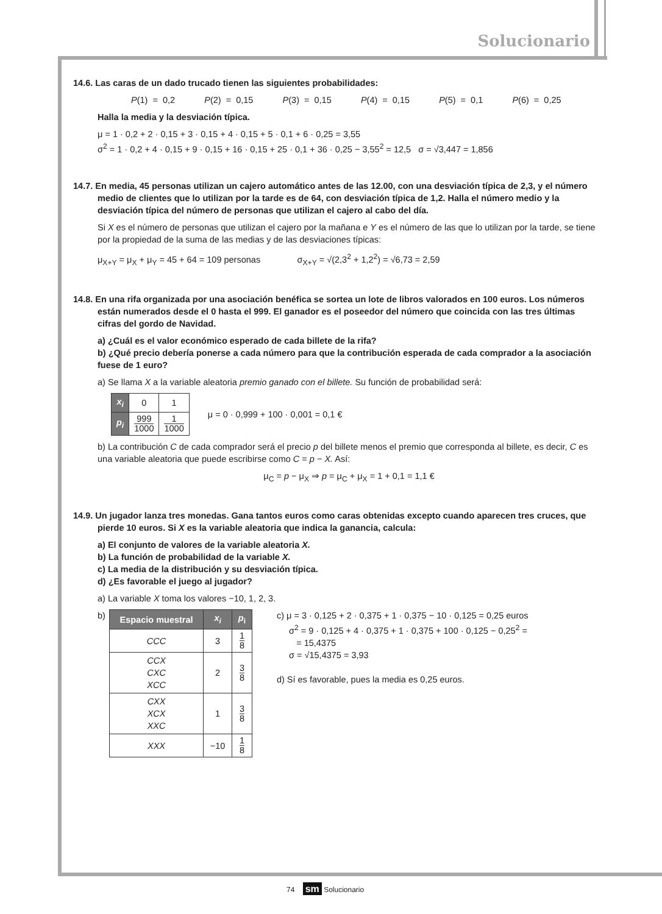Solucionario
14.6. Las caras de un dado trucado tienen las siguientes probabilidades:
P(1) = 0,2 P(2) = 0,15 P(3) = 0,15 P(4) = 0,15 P(5) = 0,1 P(6) = 0,25
Halla la media y la desviación típica.
μ = 1 · 0,2 + 2 · 0,15 + 3 · 0,15 + 4 · 0,15 + 5 · 0,1 + 6 · 0,25 = 3,55
σ<sup>2</sup> = 1 · 0,2 + 4 · 0,15 + 9 · 0,15 + 16 · 0,15 + 25 · 0,1 + 36 · 0,25 − 3,55<sup>2</sup> = 12,5 σ = √3,447 = 1,856
14.7. En media, 45 personas utilizan un cajero automático antes de las 12.00, con una desviación típica de 2,3, y el número medio de clientes que lo utilizan por la tarde es de 64, con desviación típica de 1,2. Halla el número medio y la desviación típica del número de personas que utilizan el cajero al cabo del día.
Si X es el número de personas que utilizan el cajero por la mañana e Y es el número de las que lo utilizan por la tarde, se tiene por la propiedad de la suma de las medias y de las desviaciones típicas:
μ<sub>X+Y</sub> = μ<sub>X</sub> + μ<sub>Y</sub> = 45 + 64 = 109 personas σ<sub>X+Y</sub> = √(2,3<sup>2</sup> + 1,2<sup>2</sup>) = √6,73 = 2,59
14.8. En una rifa organizada por una asociación benéfica se sortea un lote de libros valorados en 100 euros. Los números están numerados desde el 0 hasta el 999. El ganador es el poseedor del número que coincida con las tres últimas cifras del gordo de Navidad.
a) ¿Cuál es el valor económico esperado de cada billete de la rifa?
b) ¿Qué precio debería ponerse a cada número para que la contribución esperada de cada comprador a la asociación fuese de 1 euro?
a) Se llama X a la variable aleatoria premio ganado con el billete. Su función de probabilidad será:
| x<sub>i</sub> | 0 | 1 |
| p<sub>i</sub> | 999 1000 | 1 1000 |
μ = 0 · 0,999 + 100 · 0,001 = 0,1 €
b) La contribución C de cada comprador será el precio p del billete menos el premio que corresponda al billete, es decir, C es una variable aleatoria que puede escribirse como C = p − X. Así:
μ<sub>C</sub> = p − μ<sub>X</sub> ⇒ p = μ<sub>C</sub> + μ<sub>X</sub> = 1 + 0,1 = 1,1 €
14.9. Un jugador lanza tres monedas. Gana tantos euros como caras obtenidas excepto cuando aparecen tres cruces, que pierde 10 euros. Si X es la variable aleatoria que indica la ganancia, calcula:
a) El conjunto de valores de la variable aleatoria X.
b) La función de probabilidad de la variable X.
c) La media de la distribución y su desviación típica.
d) ¿Es favorable el juego al jugador?
a) La variable X toma los valores −10, 1, 2, 3.
b)
| Espacio muestral | x<sub>i</sub> | p<sub>i</sub> |
| --- | --- | --- |
| CCC | 3 | 1 8 |
| CCX CXC XCC | 2 | 3 8 |
| CXX XCX XXC | 1 | 3 8 |
| XXX | −10 | 1 8 |
c) μ = 3 · 0,125 + 2 · 0,375 + 1 · 0,375 − 10 · 0,125 = 0,25 euros
σ<sup>2</sup> = 9 · 0,125 + 4 · 0,375 + 1 · 0,375 + 100 · 0,125 − 0,25<sup>2</sup> =
= 15,4375
σ = √15,4375 = 3,93
d) Sí es favorable, pues la media es 0,25 euros.
74 sm Solucionario